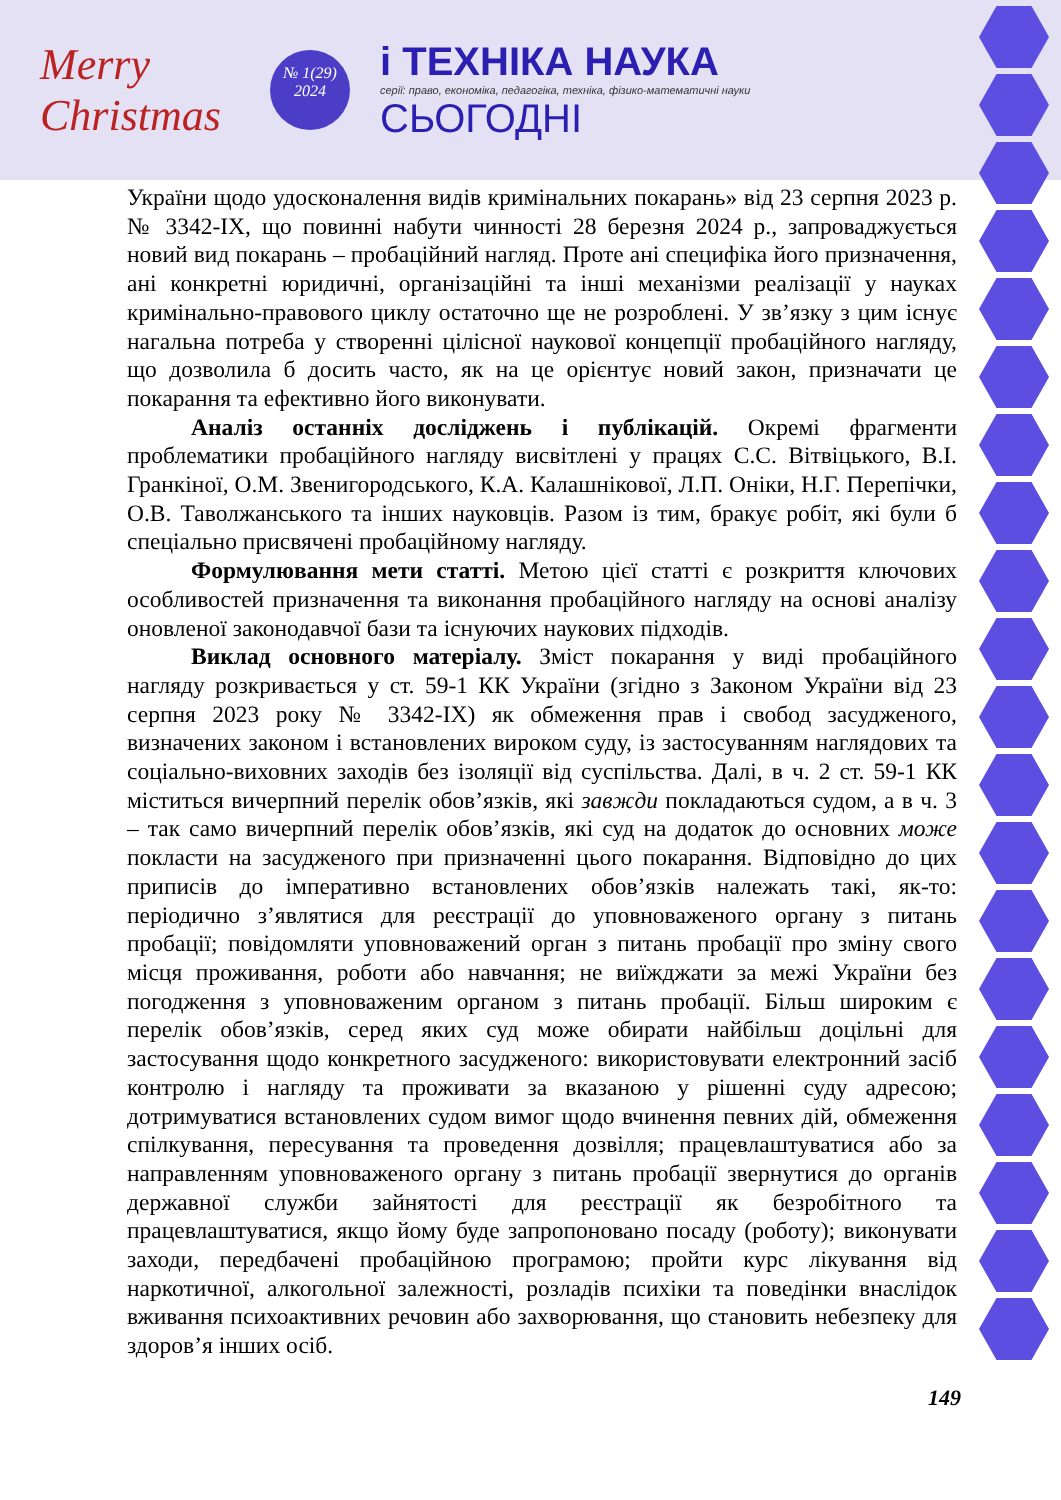Merry Christmas
№ 1(29)
2024
і ТЕХНІКА НАУКА
серії: право, економіка, педагогіка, техніка, фізико-математичні науки
СЬОГОДНІ
України щодо удосконалення видів кримінальних покарань» від 23 серпня 2023 р. № 3342-IX, що повинні набути чинності 28 березня 2024 р., запроваджується новий вид покарань – пробаційний нагляд. Проте ані специфіка його призначення, ані конкретні юридичні, організаційні та інші механізми реалізації у науках кримінально-правового циклу остаточно ще не розроблені. У зв’язку з цим існує нагальна потреба у створенні цілісної наукової концепції пробаційного нагляду, що дозволила б досить часто, як на це орієнтує новий закон, призначати це покарання та ефективно його виконувати.
Аналіз останніх досліджень і публікацій. Окремі фрагменти проблематики пробаційного нагляду висвітлені у працях С.С. Вітвіцького, В.І. Гранкіної, О.М. Звенигородського, К.А. Калашнікової, Л.П. Оніки, Н.Г. Перепічки, О.В. Таволжанського та інших науковців. Разом із тим, бракує робіт, які були б спеціально присвячені пробаційному нагляду.
Формулювання мети статті. Метою цієї статті є розкриття ключових особливостей призначення та виконання пробаційного нагляду на основі аналізу оновленої законодавчої бази та існуючих наукових підходів.
Виклад основного матеріалу. Зміст покарання у виді пробаційного нагляду розкривається у ст. 59-1 КК України (згідно з Законом України від 23 серпня 2023 року № 3342-IX) як обмеження прав і свобод засудженого, визначених законом і встановлених вироком суду, із застосуванням наглядових та соціально-виховних заходів без ізоляції від суспільства. Далі, в ч. 2 ст. 59-1 КК міститься вичерпний перелік обов’язків, які завжди покладаються судом, а в ч. 3 – так само вичерпний перелік обов’язків, які суд на додаток до основних може покласти на засудженого при призначенні цього покарання. Відповідно до цих приписів до імперативно встановлених обов’язків належать такі, як-то: періодично з’являтися для реєстрації до уповноваженого органу з питань пробації; повідомляти уповноважений орган з питань пробації про зміну свого місця проживання, роботи або навчання; не виїжджати за межі України без погодження з уповноваженим органом з питань пробації. Більш широким є перелік обов’язків, серед яких суд може обирати найбільш доцільні для застосування щодо конкретного засудженого: використовувати електронний засіб контролю і нагляду та проживати за вказаною у рішенні суду адресою; дотримуватися встановлених судом вимог щодо вчинення певних дій, обмеження спілкування, пересування та проведення дозвілля; працевлаштуватися або за направленням уповноваженого органу з питань пробації звернутися до органів державної служби зайнятості для реєстрації як безробітного та працевлаштуватися, якщо йому буде запропоновано посаду (роботу); виконувати заходи, передбачені пробаційною програмою; пройти курс лікування від наркотичної, алкогольної залежності, розладів психіки та поведінки внаслідок вживання психоактивних речовин або захворювання, що становить небезпеку для здоров’я інших осіб.
149